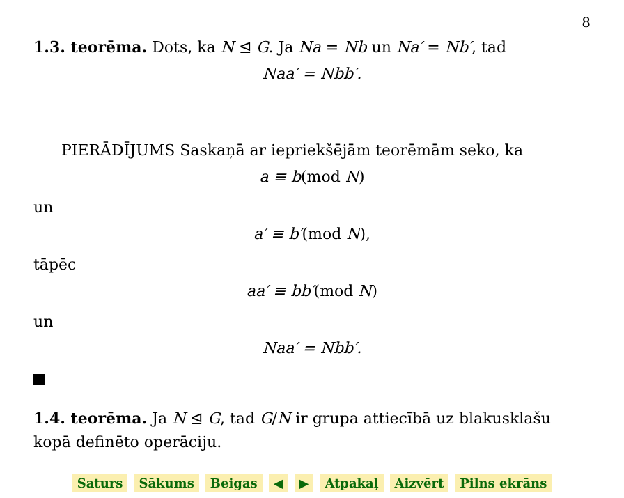8
1.3. teorēma. Dots, ka N ⊴ G. Ja Na = Nb un Na′ = Nb′, tad
Naa′ = Nbb′.
PIERĀDĪJUMS Saskaņā ar iepriekšējām teorēmām seko, ka
a ≡ b(mod N)
un
a′ ≡ b′(mod N),
tāpēc
aa′ ≡ bb′(mod N)
un
Naa′ = Nbb′.
1.4. teorēma. Ja N ⊴ G, tad G/N ir grupa attiecībā uz blakusklašu kopā definēto operāciju.
Saturs Sākums Beigas ◀ ▶ Atpakaļ Aizvērt Pilns ekrāns